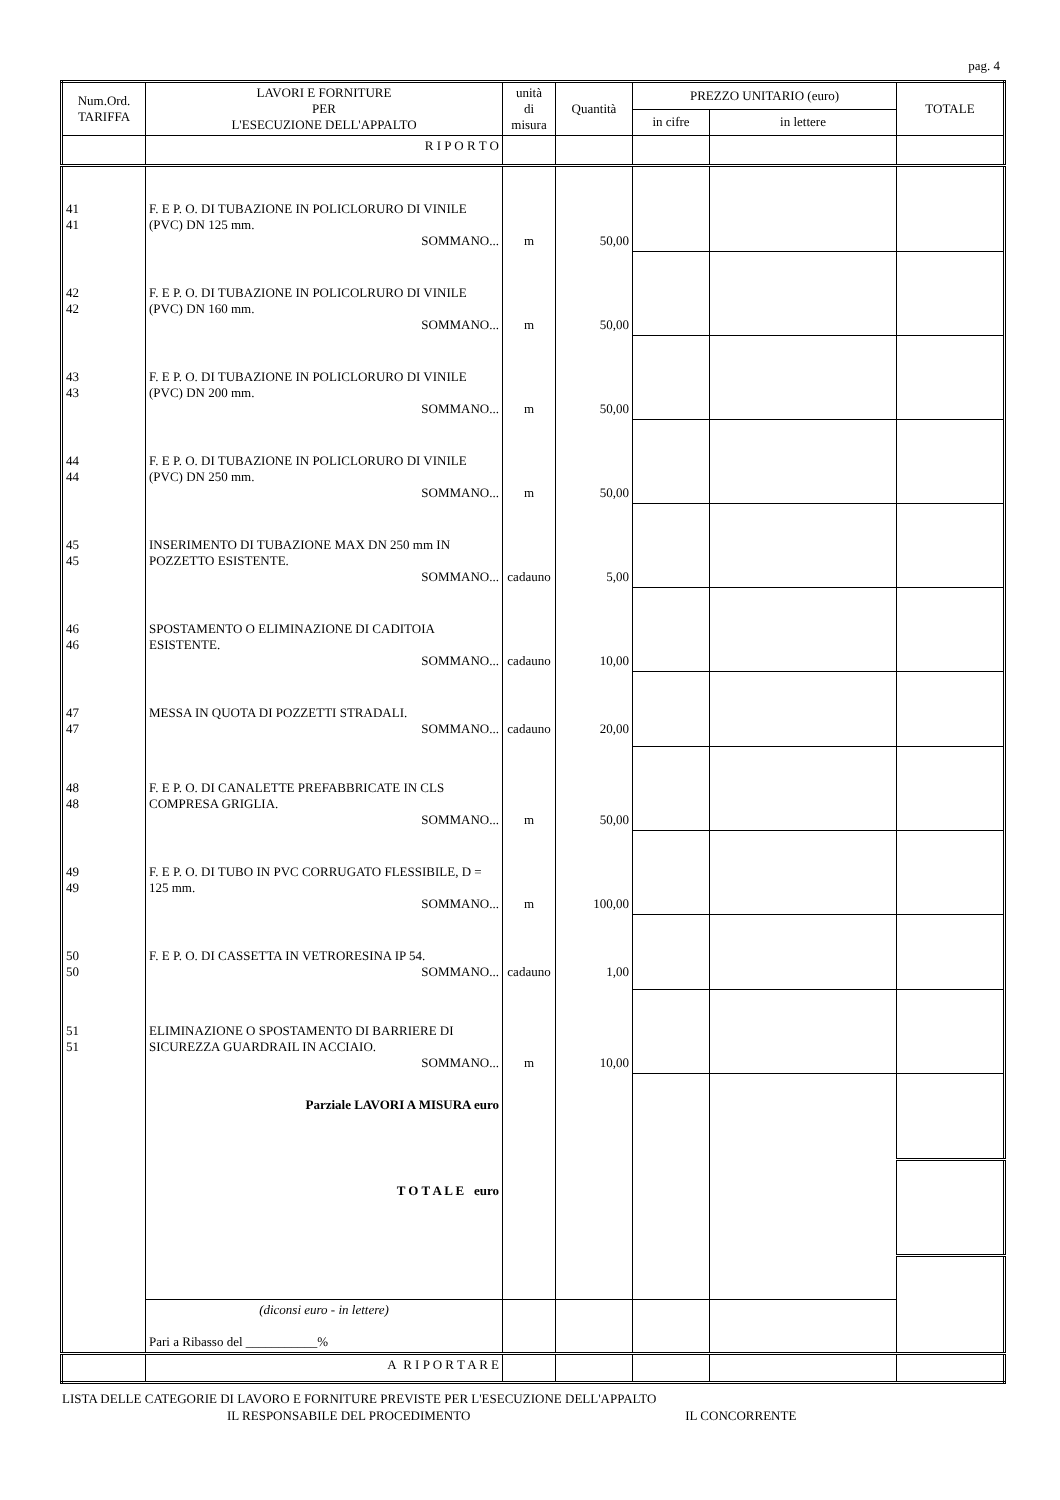pag. 4
| Num.Ord. TARIFFA | LAVORI E FORNITURE PER L'ESECUZIONE DELL'APPALTO | unità di misura | Quantità | PREZZO UNITARIO (euro) | | TOTALE |
| --- | --- | --- | --- | --- | --- | --- |
| | | | | in cifre | in lettere | |
| | R I P O R T O | | | | | |
| 41 41 | F. E P. O. DI TUBAZIONE IN POLICLORURO DI VINILE (PVC) DN 125 mm. SOMMANO... | m | 50,00 | | | |
| 42 42 | F. E P. O. DI TUBAZIONE IN POLICOLRURO DI VINILE (PVC) DN 160 mm. SOMMANO... | m | 50,00 | | | |
| 43 43 | F. E P. O. DI TUBAZIONE IN POLICLORURO DI VINILE (PVC) DN 200 mm. SOMMANO... | m | 50,00 | | | |
| 44 44 | F. E P. O. DI TUBAZIONE IN POLICLORURO DI VINILE (PVC) DN 250 mm. SOMMANO... | m | 50,00 | | | |
| 45 45 | INSERIMENTO DI TUBAZIONE MAX DN 250 mm IN POZZETTO ESISTENTE. SOMMANO... | cadauno | 5,00 | | | |
| 46 46 | SPOSTAMENTO O ELIMINAZIONE DI CADITOIA ESISTENTE. SOMMANO... | cadauno | 10,00 | | | |
| 47 47 | MESSA IN QUOTA DI POZZETTI STRADALI. SOMMANO... | cadauno | 20,00 | | | |
| 48 48 | F. E P. O. DI CANALETTE PREFABBRICATE IN CLS COMPRESA GRIGLIA. SOMMANO... | m | 50,00 | | | |
| 49 49 | F. E P. O. DI TUBO IN PVC CORRUGATO FLESSIBILE, D = 125 mm. SOMMANO... | m | 100,00 | | | |
| 50 50 | F. E P. O. DI CASSETTA IN VETRORESINA IP 54. SOMMANO... | cadauno | 1,00 | | | |
| 51 51 | ELIMINAZIONE O SPOSTAMENTO DI BARRIERE DI SICUREZZA GUARDRAIL IN ACCIAIO. SOMMANO... | m | 10,00 | | | |
| | Parziale LAVORI A MISURA euro | | | | | |
| | T O T A L E euro | | | | | |
| | (diconsi euro - in lettere) Pari a Ribasso del ___________% | | | | | |
| | A R I P O R T A R E | | | | | |
LISTA DELLE CATEGORIE DI LAVORO E FORNITURE PREVISTE PER L'ESECUZIONE DELL'APPALTO
IL RESPONSABILE DEL PROCEDIMENTO IL CONCORRENTE